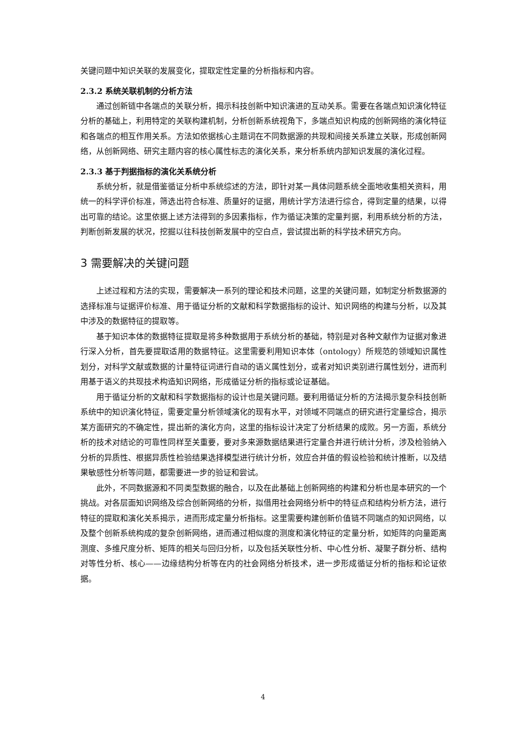关键问题中知识关联的发展变化，提取定性定量的分析指标和内容。
2.3.2 系统关联机制的分析方法
通过创新链中各端点的关联分析，揭示科技创新中知识演进的互动关系。需要在各端点知识演化特征分析的基础上，利用特定的关联构建机制，分析创新系统视角下，多端点知识构成的创新网络的演化特征和各端点的相互作用关系。方法如依据核心主题词在不同数据源的共现和间接关系建立关联，形成创新网络，从创新网络、研究主题内容的核心属性标志的演化关系，来分析系统内部知识发展的演化过程。
2.3.3 基于判据指标的演化关系统分析
系统分析，就是借鉴循证分析中系统综述的方法，即针对某一具体问题系统全面地收集相关资料，用统一的科学评价标准，筛选出符合标准、质量好的证据，用统计学方法进行综合，得到定量的结果，以得出可靠的结论。这里依据上述方法得到的多因素指标，作为循证决策的定量判据，利用系统分析的方法，判断创新发展的状况，挖掘以往科技创新发展中的空白点，尝试提出新的科学技术研究方向。
3 需要解决的关键问题
上述过程和方法的实现，需要解决一系列的理论和技术问题，这里的关键问题，如制定分析数据源的选择标准与证据评价标准、用于循证分析的文献和科学数据指标的设计、知识网络的构建与分析，以及其中涉及的数据特征的提取等。
基于知识本体的数据特征提取是将多种数据用于系统分析的基础，特别是对各种文献作为证据对象进行深入分析，首先要提取适用的数据特征。这里需要利用知识本体（ontology）所规范的领域知识属性划分，对科学文献或数据的计量特征词进行自动的语义属性划分，或者对知识类别进行属性划分，进而利用基于语义的共现技术构造知识网络，形成循证分析的指标或论证基础。
用于循证分析的文献和科学数据指标的设计也是关键问题。要利用循证分析的方法揭示复杂科技创新系统中的知识演化特征，需要定量分析领域演化的现有水平，对领域不同端点的研究进行定量综合，揭示某方面研究的不确定性，提出新的演化方向，这里的指标设计决定了分析结果的成败。另一方面，系统分析的技术对结论的可靠性同样至关重要，要对多来源数据结果进行定量合并进行统计分析，涉及检验纳入分析的异质性、根据异质性检验结果选择模型进行统计分析，效应合并值的假设检验和统计推断，以及结果敏感性分析等问题，都需要进一步的验证和尝试。
此外，不同数据源和不同类型数据的融合，以及在此基础上创新网络的构建和分析也是本研究的一个挑战。对各层面知识网络及综合创新网络的分析，拟借用社会网络分析中的特征点和结构分析方法，进行特征的提取和演化关系揭示，进而形成定量分析指标。这里需要构建创新价值链不同端点的知识网络，以及整个创新系统构成的复杂创新网络，进而通过相似度的测度和演化特征的定量分析，如矩阵的向量距离测度、多维尺度分析、矩阵的相关与回归分析，以及包括关联性分析、中心性分析、凝聚子群分析、结构对等性分析、核心——边缘结构分析等在内的社会网络分析技术，进一步形成循证分析的指标和论证依据。
4